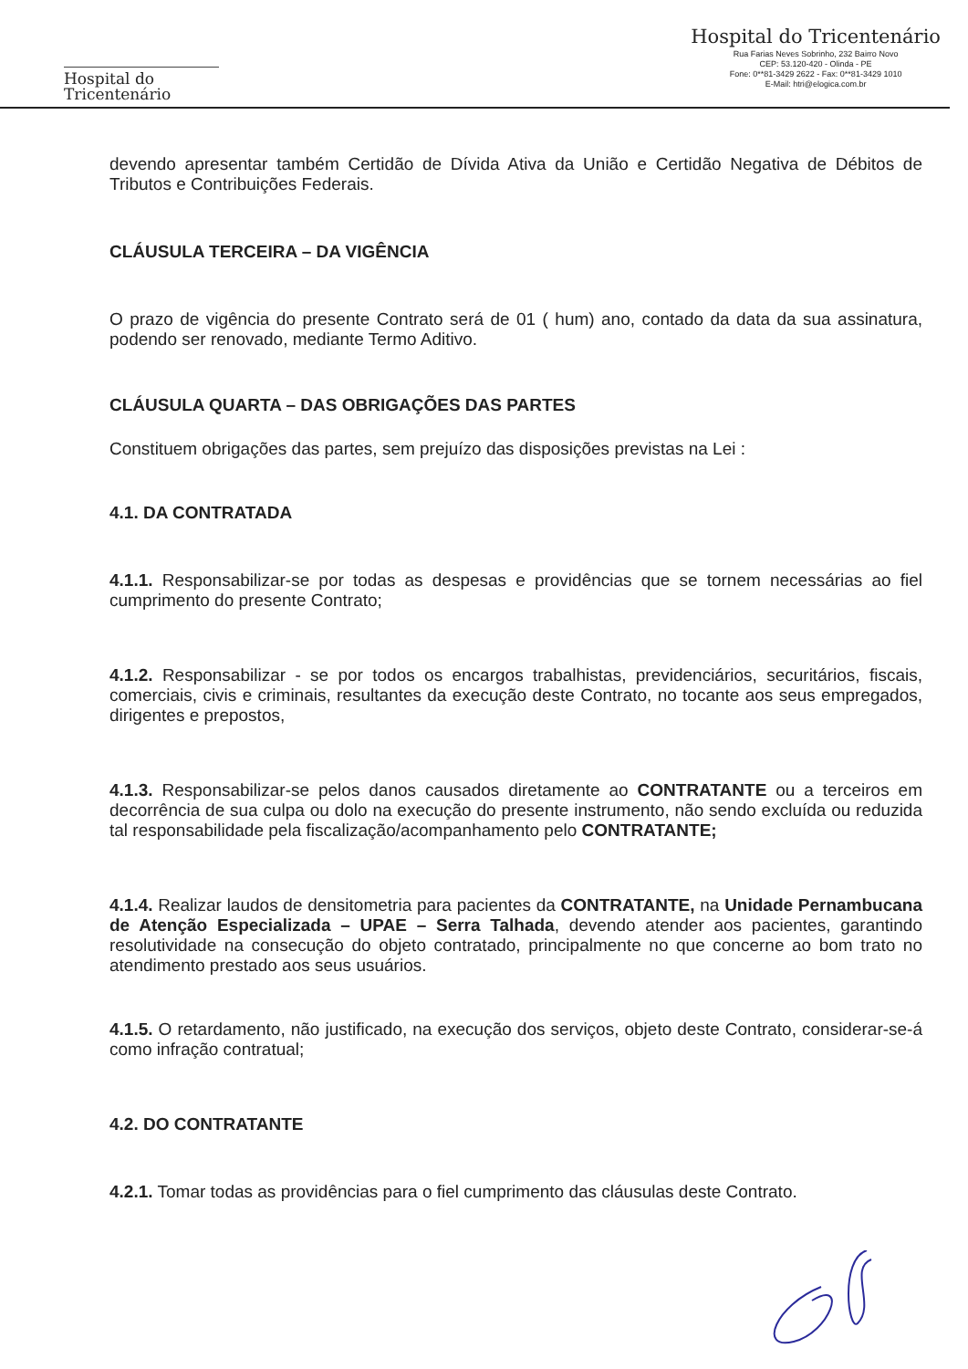Hospital do
Tricentenário
Hospital do Tricentenário
Rua Farias Neves Sobrinho, 232 Bairro Novo
CEP: 53.120-420 - Olinda - PE
Fone: 0**81-3429 2622 - Fax: 0**81-3429 1010
E-Mail: htri@elogica.com.br
devendo apresentar também Certidão de Dívida Ativa da União e Certidão Negativa de Débitos de Tributos e Contribuições Federais.
CLÁUSULA TERCEIRA – DA VIGÊNCIA
O prazo de vigência do presente Contrato será de 01 ( hum) ano, contado da data da sua assinatura, podendo ser renovado, mediante Termo Aditivo.
CLÁUSULA QUARTA – DAS OBRIGAÇÕES DAS PARTES
Constituem obrigações das partes, sem prejuízo das disposições previstas na Lei :
4.1. DA CONTRATADA
4.1.1. Responsabilizar-se por todas as despesas e providências que se tornem necessárias ao fiel cumprimento do presente Contrato;
4.1.2. Responsabilizar - se por todos os encargos trabalhistas, previdenciários, securitários, fiscais, comerciais, civis e criminais, resultantes da execução deste Contrato, no tocante aos seus empregados, dirigentes e prepostos,
4.1.3. Responsabilizar-se pelos danos causados diretamente ao CONTRATANTE ou a terceiros em decorrência de sua culpa ou dolo na execução do presente instrumento, não sendo excluída ou reduzida tal responsabilidade pela fiscalização/acompanhamento pelo CONTRATANTE;
4.1.4. Realizar laudos de densitometria para pacientes da CONTRATANTE, na Unidade Pernambucana de Atenção Especializada – UPAE – Serra Talhada, devendo atender aos pacientes, garantindo resolutividade na consecução do objeto contratado, principalmente no que concerne ao bom trato no atendimento prestado aos seus usuários.
4.1.5. O retardamento, não justificado, na execução dos serviços, objeto deste Contrato, considerar-se-á como infração contratual;
4.2. DO CONTRATANTE
4.2.1. Tomar todas as providências para o fiel cumprimento das cláusulas deste Contrato.